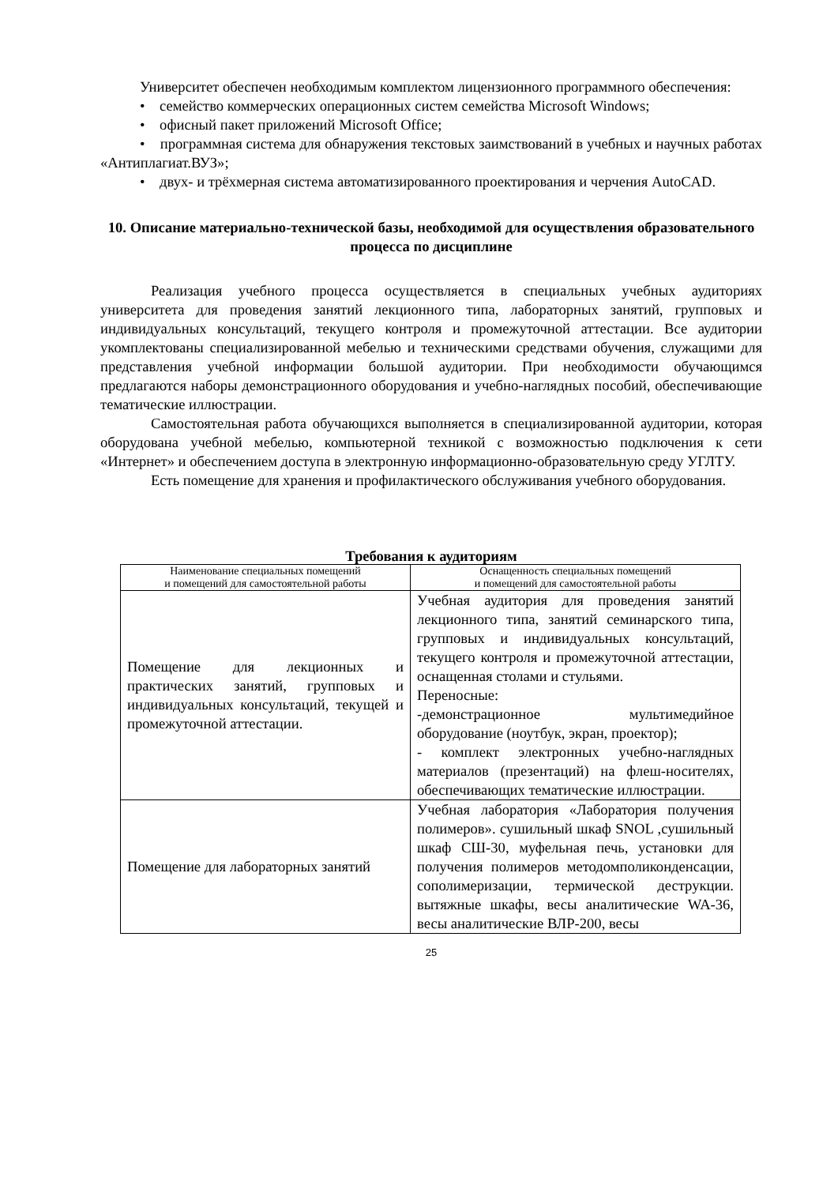Университет обеспечен необходимым комплектом лицензионного программного обеспечения:
• семейство коммерческих операционных систем семейства Microsoft Windows;
• офисный пакет приложений Microsoft Office;
• программная система для обнаружения текстовых заимствований в учебных и научных работах «Антиплагиат.ВУЗ»;
• двух- и трёхмерная система автоматизированного проектирования и черчения AutoCAD.
10. Описание материально-технической базы, необходимой для осуществления образовательного процесса по дисциплине
Реализация учебного процесса осуществляется в специальных учебных аудиториях университета для проведения занятий лекционного типа, лабораторных занятий, групповых и индивидуальных консультаций, текущего контроля и промежуточной аттестации. Все аудитории укомплектованы специализированной мебелью и техническими средствами обучения, служащими для представления учебной информации большой аудитории. При необходимости обучающимся предлагаются наборы демонстрационного оборудования и учебно-наглядных пособий, обеспечивающие тематические иллюстрации.
Самостоятельная работа обучающихся выполняется в специализированной аудитории, которая оборудована учебной мебелью, компьютерной техникой с возможностью подключения к сети «Интернет» и обеспечением доступа в электронную информационно-образовательную среду УГЛТУ.
Есть помещение для хранения и профилактического обслуживания учебного оборудования.
Требования к аудиториям
| Наименование специальных помещений и помещений для самостоятельной работы | Оснащенность специальных помещений и помещений для самостоятельной работы |
| --- | --- |
| Помещение для лекционных и практических занятий, групповых и индивидуальных консультаций, текущей и промежуточной аттестации. | Учебная аудитория для проведения занятий лекционного типа, занятий семинарского типа, групповых и индивидуальных консультаций, текущего контроля и промежуточной аттестации, оснащенная столами и стульями. Переносные: -демонстрационное мультимедийное оборудование (ноутбук, экран, проектор); - комплект электронных учебно-наглядных материалов (презентаций) на флеш-носителях, обеспечивающих тематические иллюстрации. |
| Помещение для лабораторных занятий | Учебная лаборатория «Лаборатория получения полимеров». сушильный шкаф SNOL ,сушильный шкаф СШ-30, муфельная печь, установки для получения полимеров методомполиконденсации, сополимеризации, термической деструкции. вытяжные шкафы, весы аналитические WA-36, весы аналитические ВЛР-200, весы |
25